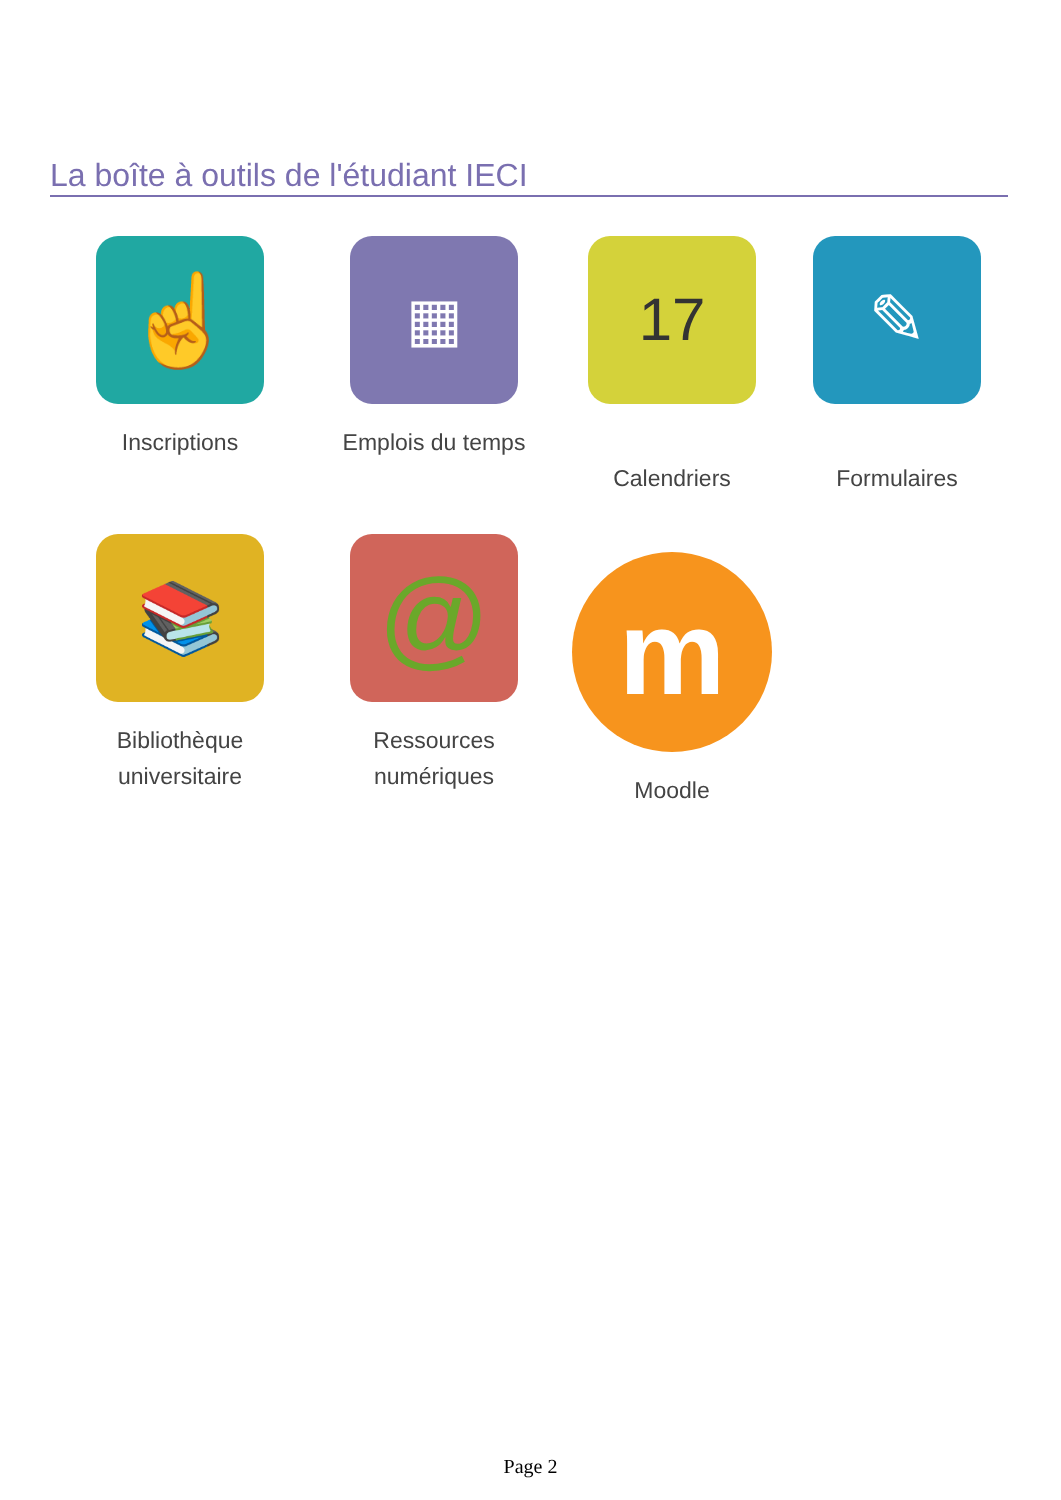La boîte à outils de l'étudiant IECI
☝
Inscriptions
▦
Emplois du temps
17
Calendriers
✎
Formulaires
📚
Bibliothèque
universitaire
@
Ressources
numériques
m
Moodle
Page 2